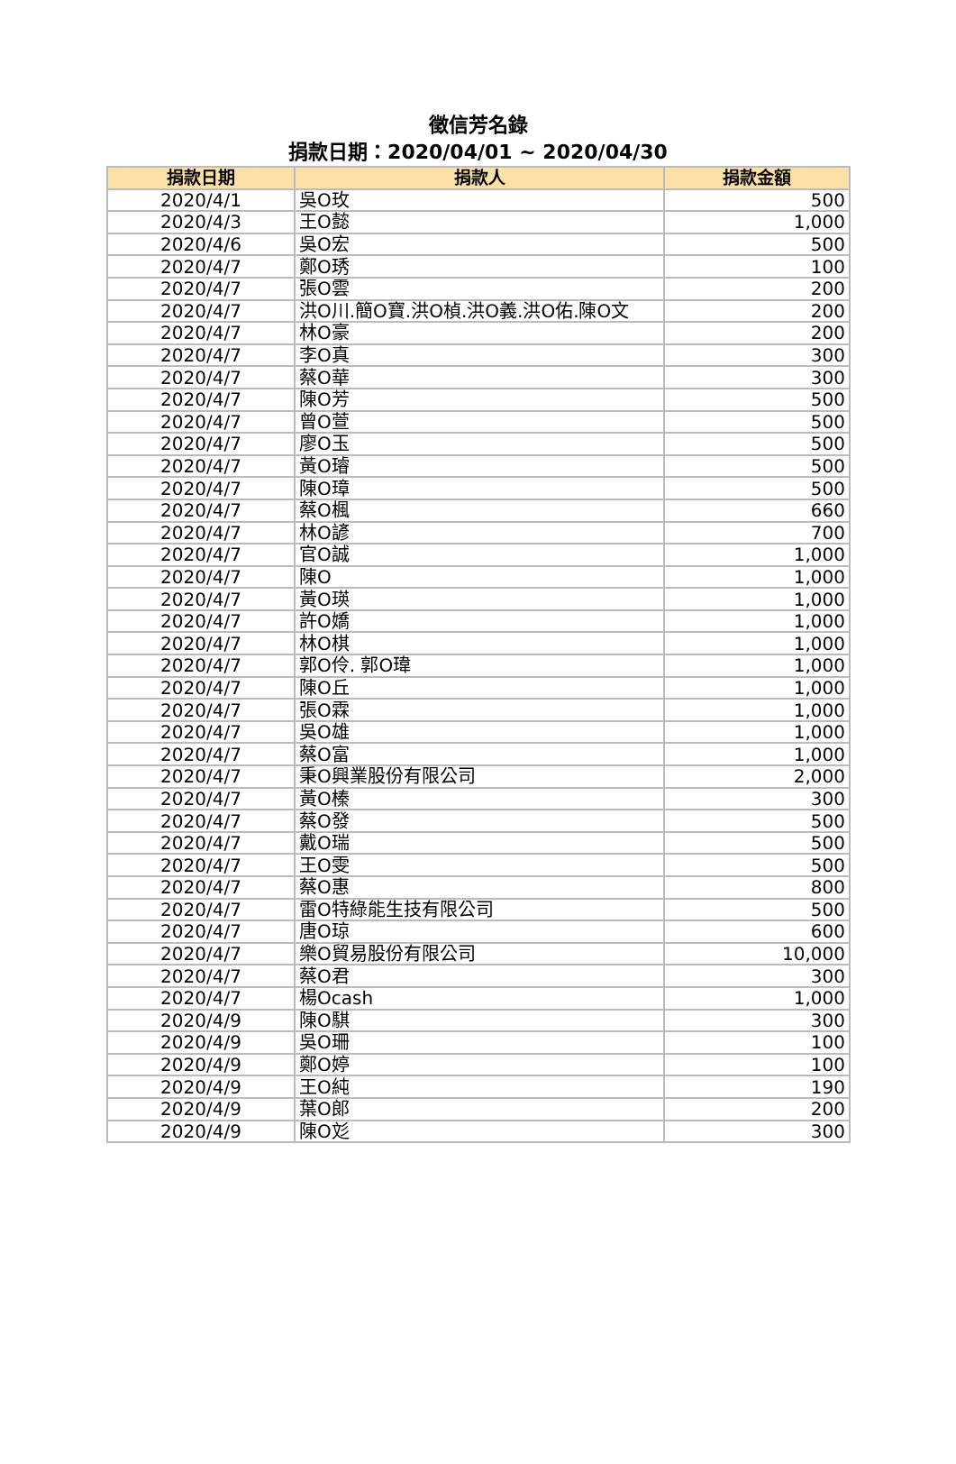徵信芳名錄
捐款日期：2020/04/01 ~ 2020/04/30
| 捐款日期 | 捐款人 | 捐款金額 |
| --- | --- | --- |
| 2020/4/1 | 吳O玫 | 500 |
| 2020/4/3 | 王O懿 | 1,000 |
| 2020/4/6 | 吳O宏 | 500 |
| 2020/4/7 | 鄭O琇 | 100 |
| 2020/4/7 | 張O雲 | 200 |
| 2020/4/7 | 洪O川.簡O寶.洪O楨.洪O義.洪O佑.陳O文 | 200 |
| 2020/4/7 | 林O豪 | 200 |
| 2020/4/7 | 李O真 | 300 |
| 2020/4/7 | 蔡O華 | 300 |
| 2020/4/7 | 陳O芳 | 500 |
| 2020/4/7 | 曾O萱 | 500 |
| 2020/4/7 | 廖O玉 | 500 |
| 2020/4/7 | 黃O璿 | 500 |
| 2020/4/7 | 陳O璋 | 500 |
| 2020/4/7 | 蔡O楓 | 660 |
| 2020/4/7 | 林O諺 | 700 |
| 2020/4/7 | 官O誠 | 1,000 |
| 2020/4/7 | 陳O | 1,000 |
| 2020/4/7 | 黃O瑛 | 1,000 |
| 2020/4/7 | 許O嬌 | 1,000 |
| 2020/4/7 | 林O棋 | 1,000 |
| 2020/4/7 | 郭O伶. 郭O瑋 | 1,000 |
| 2020/4/7 | 陳O丘 | 1,000 |
| 2020/4/7 | 張O霖 | 1,000 |
| 2020/4/7 | 吳O雄 | 1,000 |
| 2020/4/7 | 蔡O富 | 1,000 |
| 2020/4/7 | 秉O興業股份有限公司 | 2,000 |
| 2020/4/7 | 黃O榛 | 300 |
| 2020/4/7 | 蔡O發 | 500 |
| 2020/4/7 | 戴O瑞 | 500 |
| 2020/4/7 | 王O雯 | 500 |
| 2020/4/7 | 蔡O惠 | 800 |
| 2020/4/7 | 雷O特綠能生技有限公司 | 500 |
| 2020/4/7 | 唐O琼 | 600 |
| 2020/4/7 | 樂O貿易股份有限公司 | 10,000 |
| 2020/4/7 | 蔡O君 | 300 |
| 2020/4/7 | 楊Ocash | 1,000 |
| 2020/4/9 | 陳O騏 | 300 |
| 2020/4/9 | 吳O珊 | 100 |
| 2020/4/9 | 鄭O婷 | 100 |
| 2020/4/9 | 王O純 | 190 |
| 2020/4/9 | 葉O郎 | 200 |
| 2020/4/9 | 陳O彣 | 300 |